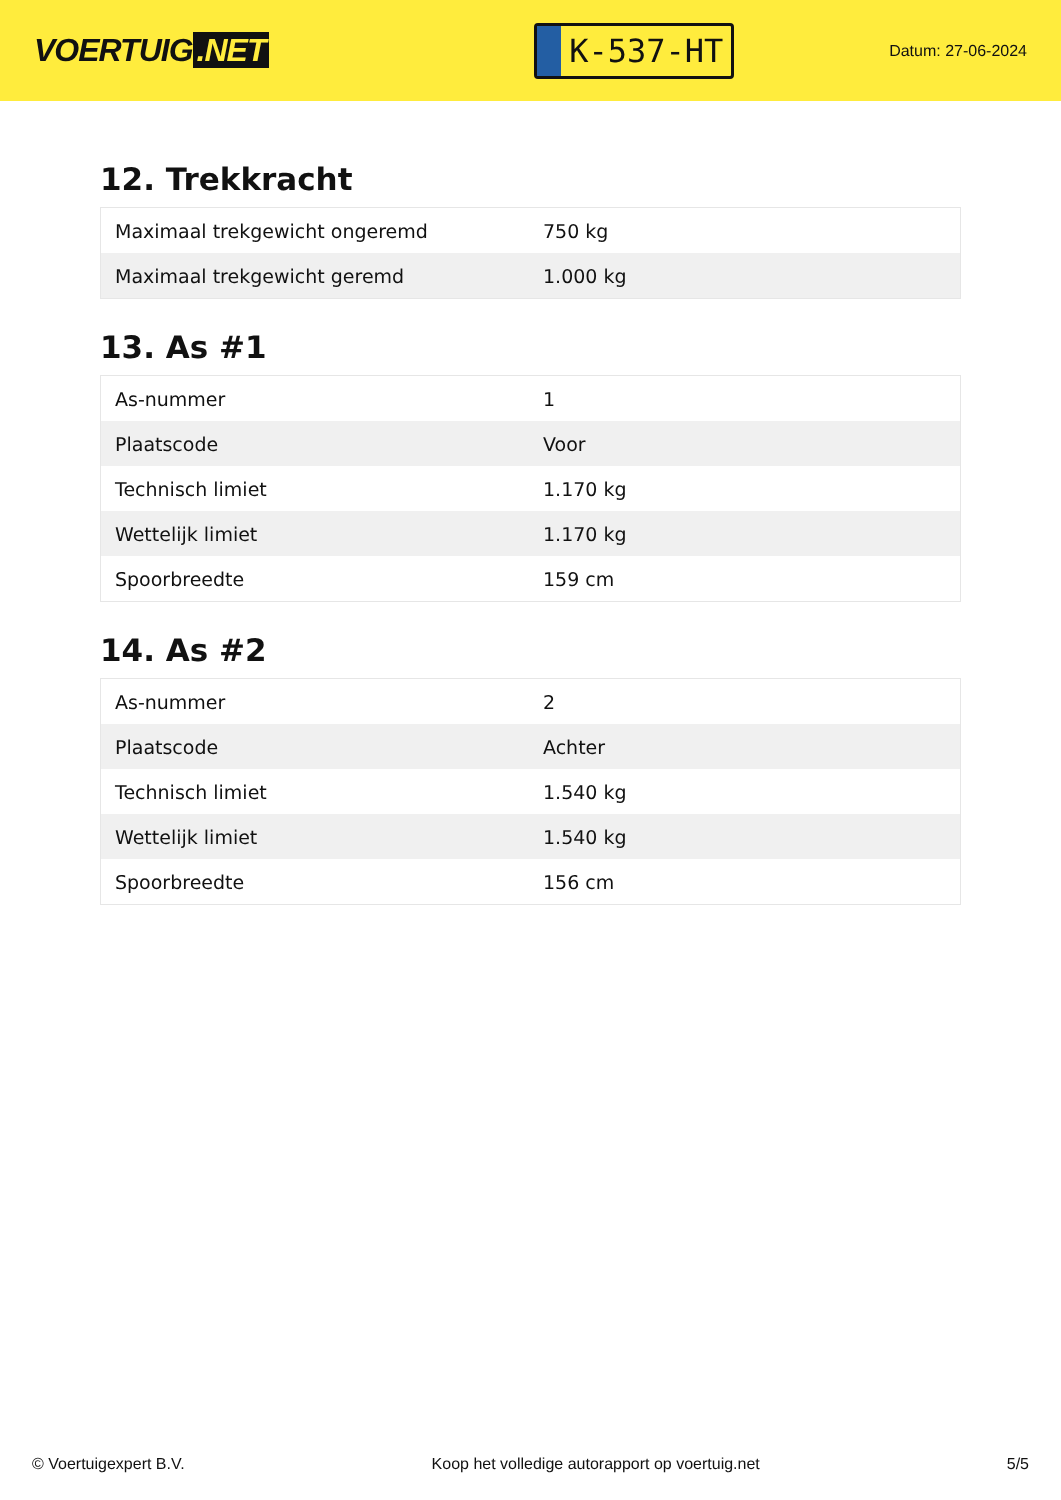VOERTUIG.NET
K-537-HT
Datum: 27-06-2024
12. Trekkracht
| Maximaal trekgewicht ongeremd | 750 kg |
| Maximaal trekgewicht geremd | 1.000 kg |
13. As #1
| As-nummer | 1 |
| Plaatscode | Voor |
| Technisch limiet | 1.170 kg |
| Wettelijk limiet | 1.170 kg |
| Spoorbreedte | 159 cm |
14. As #2
| As-nummer | 2 |
| Plaatscode | Achter |
| Technisch limiet | 1.540 kg |
| Wettelijk limiet | 1.540 kg |
| Spoorbreedte | 156 cm |
© Voertuigexpert B.V. Koop het volledige autorapport op voertuig.net 5/5